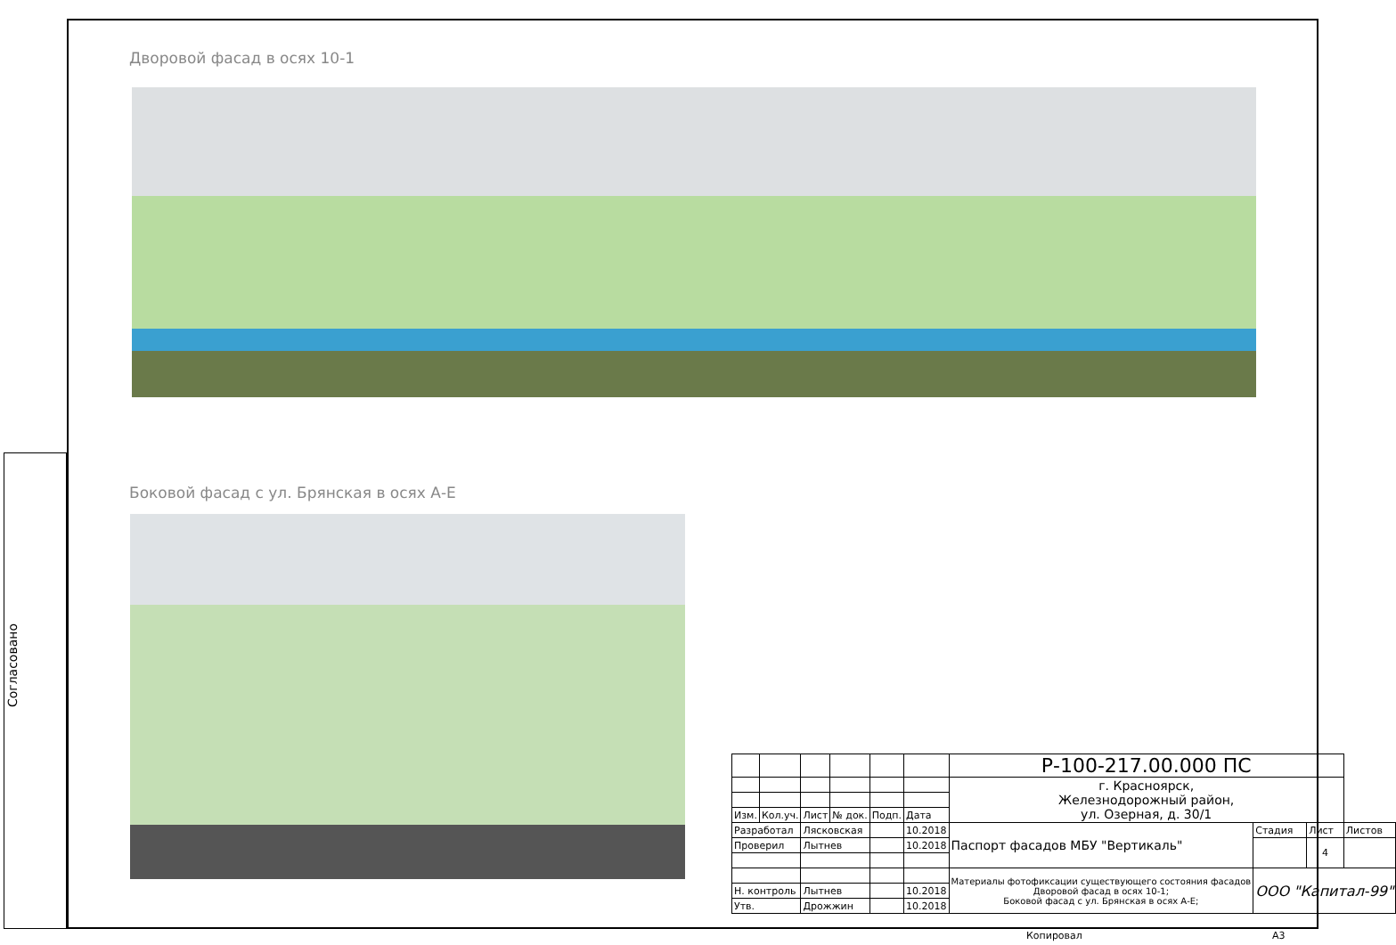Согласовано
Дворовой фасад в осях 10-1
Боковой фасад с ул. Брянская в осях А-Е
| | | | | | | Р-100-217.00.000 ПС | | | |
| | | | | | | г. Красноярск, Железнодорожный район, ул. Озерная, д. 30/1 | | | |
| Изм. | Кол.уч. | Лист | № док. | Подп. | Дата | | | | |
| Разработал | | Лясковская | | | 10.2018 | Паспорт фасадов МБУ "Вертикаль" | Стадия | Лист | Листов |
| Проверил | | Лытнев | | | 10.2018 | | | 4 | |
| | | | | | | Материалы фотофиксации существующего состояния фасадов Дворовой фасад в осях 10-1; Боковой фасад с ул. Брянская в осях А-Е; | ООО "Капитал-99" | | |
| Н. контроль | | Лытнев | | | 10.2018 | | | | |
| Утв. | | Дрожжин | | | 10.2018 | | | | |
Копировал А3